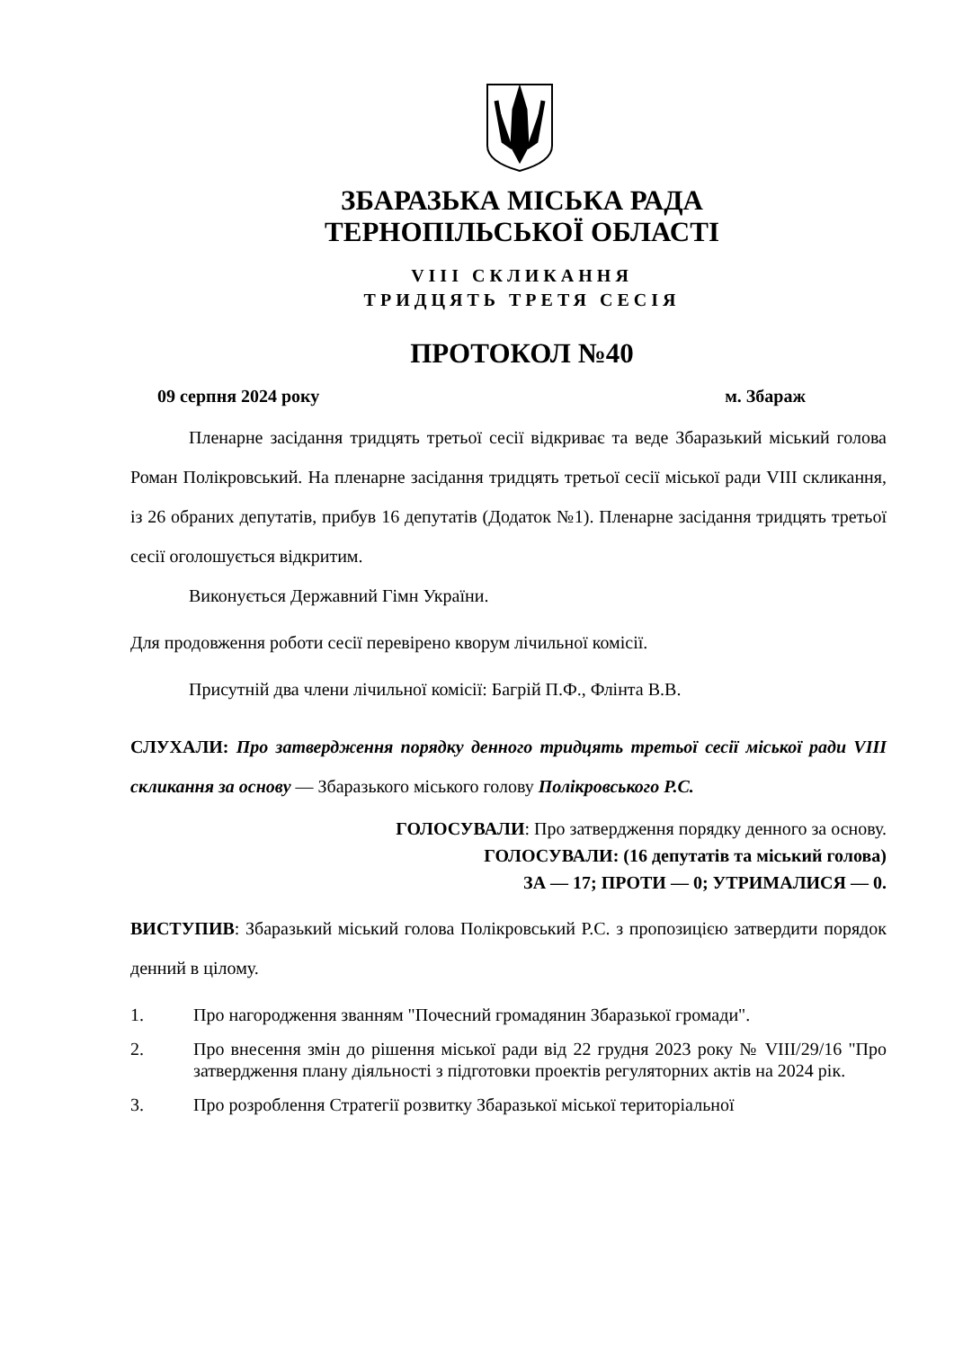ЗБАРАЗЬКА МІСЬКА РАДА
ТЕРНОПІЛЬСЬКОЇ ОБЛАСТІ
VIII СКЛИКАННЯ
ТРИДЦЯТЬ ТРЕТЯ СЕСІЯ
ПРОТОКОЛ №40
09 серпня 2024 року м. Збараж
Пленарне засідання тридцять третьої сесії відкриває та веде Збаразький міський голова Роман Полікровський. На пленарне засідання тридцять третьої сесії міської ради VIII скликання, із 26 обраних депутатів, прибув 16 депутатів (Додаток №1). Пленарне засідання тридцять третьої сесії оголошується відкритим.
Виконується Державний Гімн України.
Для продовження роботи сесії перевірено кворум лічильної комісії.
Присутній два члени лічильної комісії: Багрій П.Ф., Флінта В.В.
СЛУХАЛИ: Про затвердження порядку денного тридцять третьої сесії міської ради VIII скликання за основу — Збаразького міського голову Полікровського Р.С.
ГОЛОСУВАЛИ: Про затвердження порядку денного за основу.
ГОЛОСУВАЛИ: (16 депутатів та міський голова)
ЗА — 17; ПРОТИ — 0; УТРИМАЛИСЯ — 0.
ВИСТУПИВ: Збаразький міський голова Полікровський Р.С. з пропозицією затвердити порядок денний в цілому.
1. Про нагородження званням "Почесний громадянин Збаразької громади".
2. Про внесення змін до рішення міської ради від 22 грудня 2023 року № VIII/29/16 "Про затвердження плану діяльності з підготовки проектів регуляторних актів на 2024 рік.
3. Про розроблення Стратегії розвитку Збаразької міської територіальної